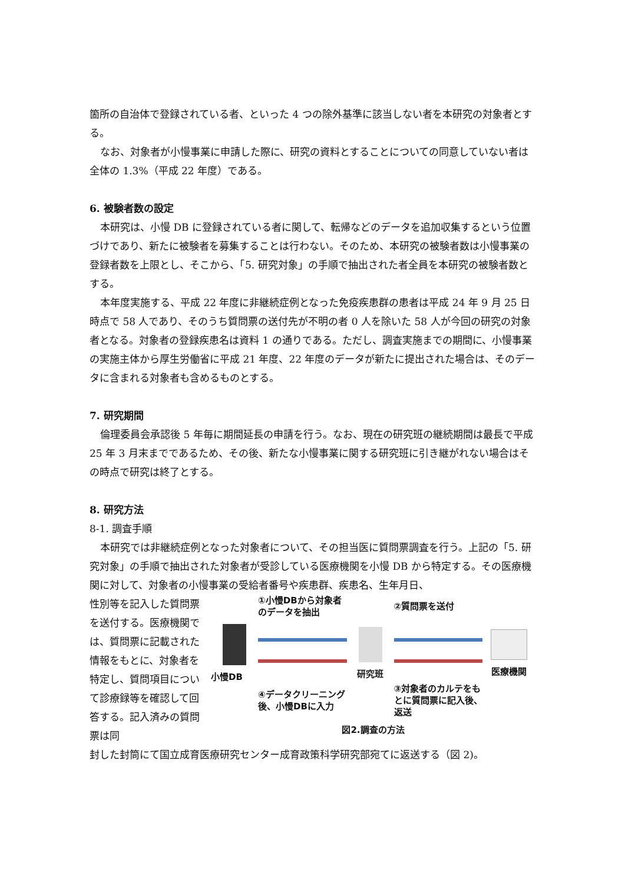箇所の自治体で登録されている者、といった 4 つの除外基準に該当しない者を本研究の対象者とする。
なお、対象者が小慢事業に申請した際に、研究の資料とすることについての同意していない者は全体の 1.3%（平成 22 年度）である。
6. 被験者数の設定
本研究は、小慢 DB に登録されている者に関して、転帰などのデータを追加収集するという位置づけであり、新たに被験者を募集することは行わない。そのため、本研究の被験者数は小慢事業の登録者数を上限とし、そこから、「5. 研究対象」の手順で抽出された者全員を本研究の被験者数とする。
本年度実施する、平成 22 年度に非継続症例となった免疫疾患群の患者は平成 24 年 9 月 25 日時点で 58 人であり、そのうち質問票の送付先が不明の者 0 人を除いた 58 人が今回の研究の対象者となる。対象者の登録疾患名は資料 1 の通りである。ただし、調査実施までの期間に、小慢事業の実施主体から厚生労働省に平成 21 年度、22 年度のデータが新たに提出された場合は、そのデータに含まれる対象者も含めるものとする。
7. 研究期間
倫理委員会承認後 5 年毎に期間延長の申請を行う。なお、現在の研究班の継続期間は最長で平成 25 年 3 月末までであるため、その後、新たな小慢事業に関する研究班に引き継がれない場合はその時点で研究は終了とする。
8. 研究方法
8-1. 調査手順
本研究では非継続症例となった対象者について、その担当医に質問票調査を行う。上記の「5. 研究対象」の手順で抽出された対象者が受診している医療機関を小慢 DB から特定する。その医療機関に対して、対象者の小慢事業の受給者番号や疾患群、疾患名、生年月日、
性別等を記入した質問票を送付する。医療機関では、質問票に記載された情報をもとに、対象者を特定し、質問項目について診療録等を確認して回答する。記入済みの質問票は同
①小慢DBから対象者のデータを抽出
②質問票を送付
小慢DB
研究班
医療機関
④データクリーニング後、小慢DBに入力
③対象者のカルテをもとに質問票に記入後、返送
図2.調査の方法
封した封筒にて国立成育医療研究センター成育政策科学研究部宛てに返送する（図 2)。